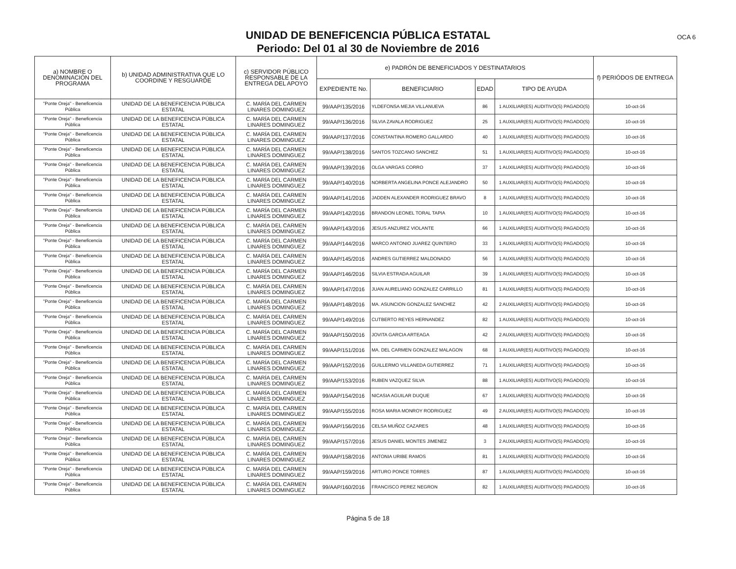UNIDAD DE BENEFICENCIA PÚBLICA ESTATAL
Periodo: Del 01 al 30 de Noviembre de 2016
OCA 6
| a) NOMBRE O DENOMINACIÓN DEL PROGRAMA | b) UNIDAD ADMINISTRATIVA QUE LO COORDINE Y RESGUARDE | c) SERVIDOR PÚBLICO RESPONSABLE DE LA ENTREGA DEL APOYO | e) PADRÓN DE BENEFICIADOS Y DESTINATARIOS | | | | f) PERIÓDOS DE ENTREGA |
| --- | --- | --- | --- | --- | --- | --- | --- |
| | | | EXPEDIENTE No. | BENEFICIARIO | EDAD | TIPO DE AYUDA | |
| "Ponte Oreja" - Beneficencia Pública | UNIDAD DE LA BENEFICENCIA PÚBLICA ESTATAL | C. MARÍA DEL CARMEN LINARES DOMINGUEZ | 99/AAP/135/2016 | YLDEFONSA MEJIA VILLANUEVA | 86 | 1 AUXILIAR(ES) AUDITIVO(S) PAGADO(S) | 10-oct-16 |
| "Ponte Oreja" - Beneficencia Pública | UNIDAD DE LA BENEFICENCIA PÚBLICA ESTATAL | C. MARÍA DEL CARMEN LINARES DOMINGUEZ | 99/AAP/136/2016 | SILVIA ZAVALA RODRIGUEZ | 25 | 1 AUXILIAR(ES) AUDITIVO(S) PAGADO(S) | 10-oct-16 |
| "Ponte Oreja" - Beneficencia Pública | UNIDAD DE LA BENEFICENCIA PÚBLICA ESTATAL | C. MARÍA DEL CARMEN LINARES DOMINGUEZ | 99/AAP/137/2016 | CONSTANTINA ROMERO GALLARDO | 40 | 1 AUXILIAR(ES) AUDITIVO(S) PAGADO(S) | 10-oct-16 |
| "Ponte Oreja" - Beneficencia Pública | UNIDAD DE LA BENEFICENCIA PÚBLICA ESTATAL | C. MARÍA DEL CARMEN LINARES DOMINGUEZ | 99/AAP/138/2016 | SANTOS TOZCANO SANCHEZ | 51 | 1 AUXILIAR(ES) AUDITIVO(S) PAGADO(S) | 10-oct-16 |
| "Ponte Oreja" - Beneficencia Pública | UNIDAD DE LA BENEFICENCIA PÚBLICA ESTATAL | C. MARÍA DEL CARMEN LINARES DOMINGUEZ | 99/AAP/139/2016 | OLGA VARGAS CORRO | 37 | 1 AUXILIAR(ES) AUDITIVO(S) PAGADO(S) | 10-oct-16 |
| "Ponte Oreja" - Beneficencia Pública | UNIDAD DE LA BENEFICENCIA PÚBLICA ESTATAL | C. MARÍA DEL CARMEN LINARES DOMINGUEZ | 99/AAP/140/2016 | NORBERTA ANGELINA PONCE ALEJANDRO | 50 | 1 AUXILIAR(ES) AUDITIVO(S) PAGADO(S) | 10-oct-16 |
| "Ponte Oreja" - Beneficencia Pública | UNIDAD DE LA BENEFICENCIA PÚBLICA ESTATAL | C. MARÍA DEL CARMEN LINARES DOMINGUEZ | 99/AAP/141/2016 | JADDEN ALEXANDER RODRIGUEZ BRAVO | 8 | 1 AUXILIAR(ES) AUDITIVO(S) PAGADO(S) | 10-oct-16 |
| "Ponte Oreja" - Beneficencia Pública | UNIDAD DE LA BENEFICENCIA PÚBLICA ESTATAL | C. MARÍA DEL CARMEN LINARES DOMINGUEZ | 99/AAP/142/2016 | BRANDON LEONEL TORAL TAPIA | 10 | 1 AUXILIAR(ES) AUDITIVO(S) PAGADO(S) | 10-oct-16 |
| "Ponte Oreja" - Beneficencia Pública | UNIDAD DE LA BENEFICENCIA PÚBLICA ESTATAL | C. MARÍA DEL CARMEN LINARES DOMINGUEZ | 99/AAP/143/2016 | JESUS ANZUREZ VIOLANTE | 66 | 1 AUXILIAR(ES) AUDITIVO(S) PAGADO(S) | 10-oct-16 |
| "Ponte Oreja" - Beneficencia Pública | UNIDAD DE LA BENEFICENCIA PÚBLICA ESTATAL | C. MARÍA DEL CARMEN LINARES DOMINGUEZ | 99/AAP/144/2016 | MARCO ANTONIO JUAREZ QUINTERO | 33 | 1 AUXILIAR(ES) AUDITIVO(S) PAGADO(S) | 10-oct-16 |
| "Ponte Oreja" - Beneficencia Pública | UNIDAD DE LA BENEFICENCIA PÚBLICA ESTATAL | C. MARÍA DEL CARMEN LINARES DOMINGUEZ | 99/AAP/145/2016 | ANDRES GUTIERREZ MALDONADO | 56 | 1 AUXILIAR(ES) AUDITIVO(S) PAGADO(S) | 10-oct-16 |
| "Ponte Oreja" - Beneficencia Pública | UNIDAD DE LA BENEFICENCIA PÚBLICA ESTATAL | C. MARÍA DEL CARMEN LINARES DOMINGUEZ | 99/AAP/146/2016 | SILVIA ESTRADA AGUILAR | 39 | 1 AUXILIAR(ES) AUDITIVO(S) PAGADO(S) | 10-oct-16 |
| "Ponte Oreja" - Beneficencia Pública | UNIDAD DE LA BENEFICENCIA PÚBLICA ESTATAL | C. MARÍA DEL CARMEN LINARES DOMINGUEZ | 99/AAP/147/2016 | JUAN AURELIANO GONZALEZ CARRILLO | 81 | 1 AUXILIAR(ES) AUDITIVO(S) PAGADO(S) | 10-oct-16 |
| "Ponte Oreja" - Beneficencia Pública | UNIDAD DE LA BENEFICENCIA PÚBLICA ESTATAL | C. MARÍA DEL CARMEN LINARES DOMINGUEZ | 99/AAP/148/2016 | MA. ASUNCION GONZALEZ SANCHEZ | 42 | 2 AUXILIAR(ES) AUDITIVO(S) PAGADO(S) | 10-oct-16 |
| "Ponte Oreja" - Beneficencia Pública | UNIDAD DE LA BENEFICENCIA PÚBLICA ESTATAL | C. MARÍA DEL CARMEN LINARES DOMINGUEZ | 99/AAP/149/2016 | CUTBERTO REYES HERNANDEZ | 82 | 1 AUXILIAR(ES) AUDITIVO(S) PAGADO(S) | 10-oct-16 |
| "Ponte Oreja" - Beneficencia Pública | UNIDAD DE LA BENEFICENCIA PÚBLICA ESTATAL | C. MARÍA DEL CARMEN LINARES DOMINGUEZ | 99/AAP/150/2016 | JOVITA GARCIA ARTEAGA | 42 | 2 AUXILIAR(ES) AUDITIVO(S) PAGADO(S) | 10-oct-16 |
| "Ponte Oreja" - Beneficencia Pública | UNIDAD DE LA BENEFICENCIA PÚBLICA ESTATAL | C. MARÍA DEL CARMEN LINARES DOMINGUEZ | 99/AAP/151/2016 | MA. DEL CARMEN GONZALEZ MALAGON | 68 | 1 AUXILIAR(ES) AUDITIVO(S) PAGADO(S) | 10-oct-16 |
| "Ponte Oreja" - Beneficencia Pública | UNIDAD DE LA BENEFICENCIA PÚBLICA ESTATAL | C. MARÍA DEL CARMEN LINARES DOMINGUEZ | 99/AAP/152/2016 | GUILLERMO VILLANEDA GUTIERREZ | 71 | 1 AUXILIAR(ES) AUDITIVO(S) PAGADO(S) | 10-oct-16 |
| "Ponte Oreja" - Beneficencia Pública | UNIDAD DE LA BENEFICENCIA PÚBLICA ESTATAL | C. MARÍA DEL CARMEN LINARES DOMINGUEZ | 99/AAP/153/2016 | RUBEN VAZQUEZ SILVA | 88 | 1 AUXILIAR(ES) AUDITIVO(S) PAGADO(S) | 10-oct-16 |
| "Ponte Oreja" - Beneficencia Pública | UNIDAD DE LA BENEFICENCIA PÚBLICA ESTATAL | C. MARÍA DEL CARMEN LINARES DOMINGUEZ | 99/AAP/154/2016 | NICASIA AGUILAR DUQUE | 67 | 1 AUXILIAR(ES) AUDITIVO(S) PAGADO(S) | 10-oct-16 |
| "Ponte Oreja" - Beneficencia Pública | UNIDAD DE LA BENEFICENCIA PÚBLICA ESTATAL | C. MARÍA DEL CARMEN LINARES DOMINGUEZ | 99/AAP/155/2016 | ROSA MARIA MONROY RODRIGUEZ | 49 | 2 AUXILIAR(ES) AUDITIVO(S) PAGADO(S) | 10-oct-16 |
| "Ponte Oreja" - Beneficencia Pública | UNIDAD DE LA BENEFICENCIA PÚBLICA ESTATAL | C. MARÍA DEL CARMEN LINARES DOMINGUEZ | 99/AAP/156/2016 | CELSA MUÑOZ CAZARES | 48 | 1 AUXILIAR(ES) AUDITIVO(S) PAGADO(S) | 10-oct-16 |
| "Ponte Oreja" - Beneficencia Pública | UNIDAD DE LA BENEFICENCIA PÚBLICA ESTATAL | C. MARÍA DEL CARMEN LINARES DOMINGUEZ | 99/AAP/157/2016 | JESUS DANIEL MONTES JIMENEZ | 3 | 2 AUXILIAR(ES) AUDITIVO(S) PAGADO(S) | 10-oct-16 |
| "Ponte Oreja" - Beneficencia Pública | UNIDAD DE LA BENEFICENCIA PÚBLICA ESTATAL | C. MARÍA DEL CARMEN LINARES DOMINGUEZ | 99/AAP/158/2016 | ANTONIA URIBE RAMOS | 81 | 1 AUXILIAR(ES) AUDITIVO(S) PAGADO(S) | 10-oct-16 |
| "Ponte Oreja" - Beneficencia Pública | UNIDAD DE LA BENEFICENCIA PÚBLICA ESTATAL | C. MARÍA DEL CARMEN LINARES DOMINGUEZ | 99/AAP/159/2016 | ARTURO PONCE TORRES | 87 | 1 AUXILIAR(ES) AUDITIVO(S) PAGADO(S) | 10-oct-16 |
| "Ponte Oreja" - Beneficencia Pública | UNIDAD DE LA BENEFICENCIA PÚBLICA ESTATAL | C. MARÍA DEL CARMEN LINARES DOMINGUEZ | 99/AAP/160/2016 | FRANCISCO PEREZ NEGRON | 82 | 1 AUXILIAR(ES) AUDITIVO(S) PAGADO(S) | 10-oct-16 |
Página 5 de 18